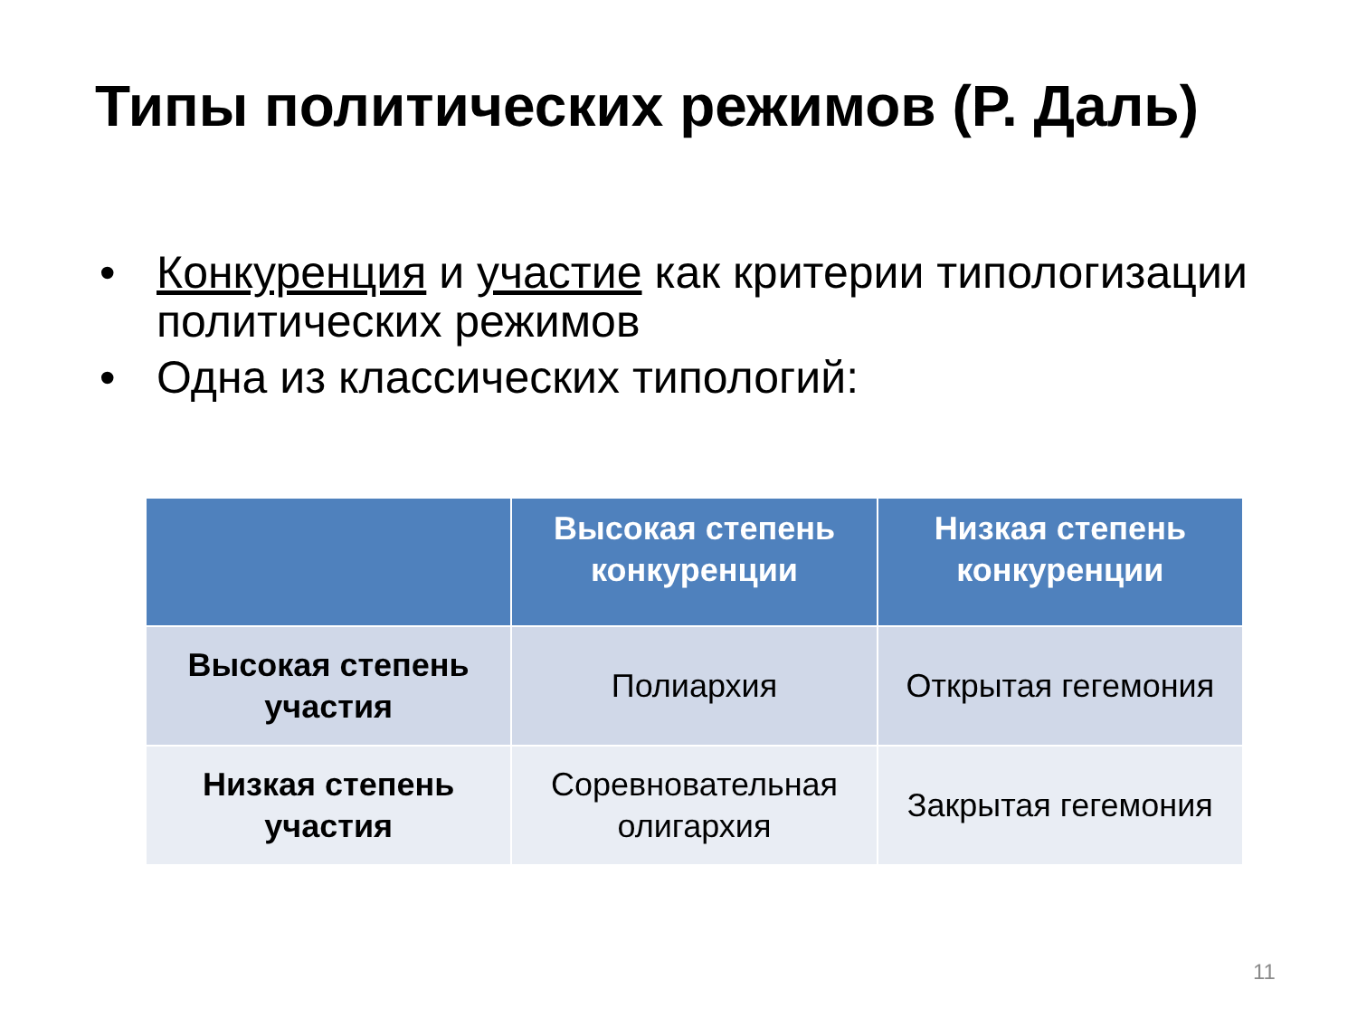Типы политических режимов (Р. Даль)
• Конкуренция и участие как критерии типологизации политических режимов
• Одна из классических типологий:
| | Высокая степень конкуренции | Низкая степень конкуренции |
| --- | --- | --- |
| Высокая степень участия | Полиархия | Открытая гегемония |
| Низкая степень участия | Соревновательная олигархия | Закрытая гегемония |
11